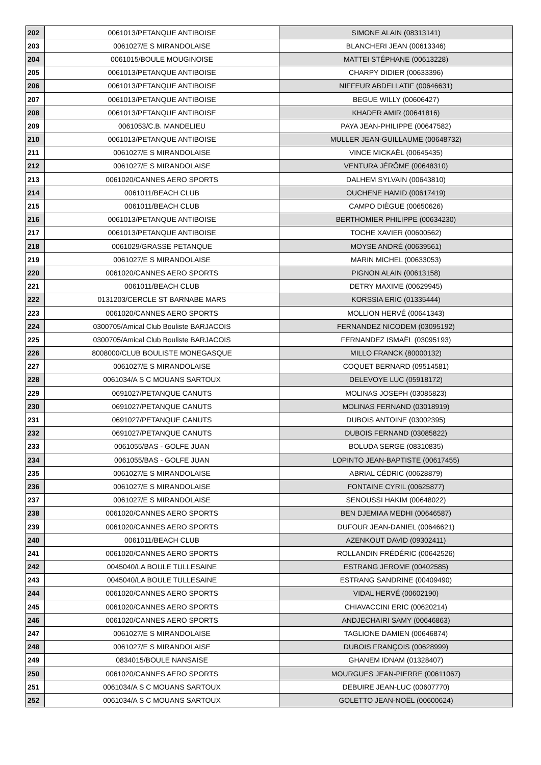| 202 | 0061013/PETANQUE ANTIBOISE | SIMONE ALAIN (08313141) |
| 203 | 0061027/E S MIRANDOLAISE | BLANCHERI JEAN (00613346) |
| 204 | 0061015/BOULE MOUGINOISE | MATTEI STÉPHANE (00613228) |
| 205 | 0061013/PETANQUE ANTIBOISE | CHARPY DIDIER (00633396) |
| 206 | 0061013/PETANQUE ANTIBOISE | NIFFEUR ABDELLATIF (00646631) |
| 207 | 0061013/PETANQUE ANTIBOISE | BEGUE WILLY (00606427) |
| 208 | 0061013/PETANQUE ANTIBOISE | KHADER AMIR (00641816) |
| 209 | 0061053/C.B. MANDELIEU | PAYA JEAN-PHILIPPE (00647582) |
| 210 | 0061013/PETANQUE ANTIBOISE | MULLER JEAN-GUILLAUME (00648732) |
| 211 | 0061027/E S MIRANDOLAISE | VINCE MICKAËL (00645435) |
| 212 | 0061027/E S MIRANDOLAISE | VENTURA JÉRÔME (00648310) |
| 213 | 0061020/CANNES AERO SPORTS | DALHEM SYLVAIN (00643810) |
| 214 | 0061011/BEACH CLUB | OUCHENE HAMID (00617419) |
| 215 | 0061011/BEACH CLUB | CAMPO DIÈGUE (00650626) |
| 216 | 0061013/PETANQUE ANTIBOISE | BERTHOMIER PHILIPPE (00634230) |
| 217 | 0061013/PETANQUE ANTIBOISE | TOCHE XAVIER (00600562) |
| 218 | 0061029/GRASSE PETANQUE | MOYSE ANDRÉ (00639561) |
| 219 | 0061027/E S MIRANDOLAISE | MARIN MICHEL (00633053) |
| 220 | 0061020/CANNES AERO SPORTS | PIGNON ALAIN (00613158) |
| 221 | 0061011/BEACH CLUB | DETRY MAXIME (00629945) |
| 222 | 0131203/CERCLE ST BARNABE MARS | KORSSIA ERIC (01335444) |
| 223 | 0061020/CANNES AERO SPORTS | MOLLION HERVÉ (00641343) |
| 224 | 0300705/Amical Club Bouliste BARJACOIS | FERNANDEZ NICODEM (03095192) |
| 225 | 0300705/Amical Club Bouliste BARJACOIS | FERNANDEZ ISMAËL (03095193) |
| 226 | 8008000/CLUB BOULISTE MONEGASQUE | MILLO FRANCK (80000132) |
| 227 | 0061027/E S MIRANDOLAISE | COQUET BERNARD (09514581) |
| 228 | 0061034/A S C MOUANS SARTOUX | DELEVOYE LUC (05918172) |
| 229 | 0691027/PETANQUE CANUTS | MOLINAS JOSEPH (03085823) |
| 230 | 0691027/PETANQUE CANUTS | MOLINAS FERNAND (03018919) |
| 231 | 0691027/PETANQUE CANUTS | DUBOIS ANTOINE (03002395) |
| 232 | 0691027/PETANQUE CANUTS | DUBOIS FERNAND (03085822) |
| 233 | 0061055/BAS - GOLFE JUAN | BOLUDA SERGE (08310835) |
| 234 | 0061055/BAS - GOLFE JUAN | LOPINTO JEAN-BAPTISTE (00617455) |
| 235 | 0061027/E S MIRANDOLAISE | ABRIAL CÉDRIC (00628879) |
| 236 | 0061027/E S MIRANDOLAISE | FONTAINE CYRIL (00625877) |
| 237 | 0061027/E S MIRANDOLAISE | SENOUSSI HAKIM (00648022) |
| 238 | 0061020/CANNES AERO SPORTS | BEN DJEMIAA MEDHI (00646587) |
| 239 | 0061020/CANNES AERO SPORTS | DUFOUR JEAN-DANIEL (00646621) |
| 240 | 0061011/BEACH CLUB | AZENKOUT DAVID (09302411) |
| 241 | 0061020/CANNES AERO SPORTS | ROLLANDIN FRÉDÉRIC (00642526) |
| 242 | 0045040/LA BOULE TULLESAINE | ESTRANG JEROME (00402585) |
| 243 | 0045040/LA BOULE TULLESAINE | ESTRANG SANDRINE (00409490) |
| 244 | 0061020/CANNES AERO SPORTS | VIDAL HERVÉ (00602190) |
| 245 | 0061020/CANNES AERO SPORTS | CHIAVACCINI ERIC (00620214) |
| 246 | 0061020/CANNES AERO SPORTS | ANDJECHAIRI SAMY (00646863) |
| 247 | 0061027/E S MIRANDOLAISE | TAGLIONE DAMIEN (00646874) |
| 248 | 0061027/E S MIRANDOLAISE | DUBOIS FRANÇOIS (00628999) |
| 249 | 0834015/BOULE NANSAISE | GHANEM IDNAM (01328407) |
| 250 | 0061020/CANNES AERO SPORTS | MOURGUES JEAN-PIERRE (00611067) |
| 251 | 0061034/A S C MOUANS SARTOUX | DEBUIRE JEAN-LUC (00607770) |
| 252 | 0061034/A S C MOUANS SARTOUX | GOLETTO JEAN-NOËL (00600624) |